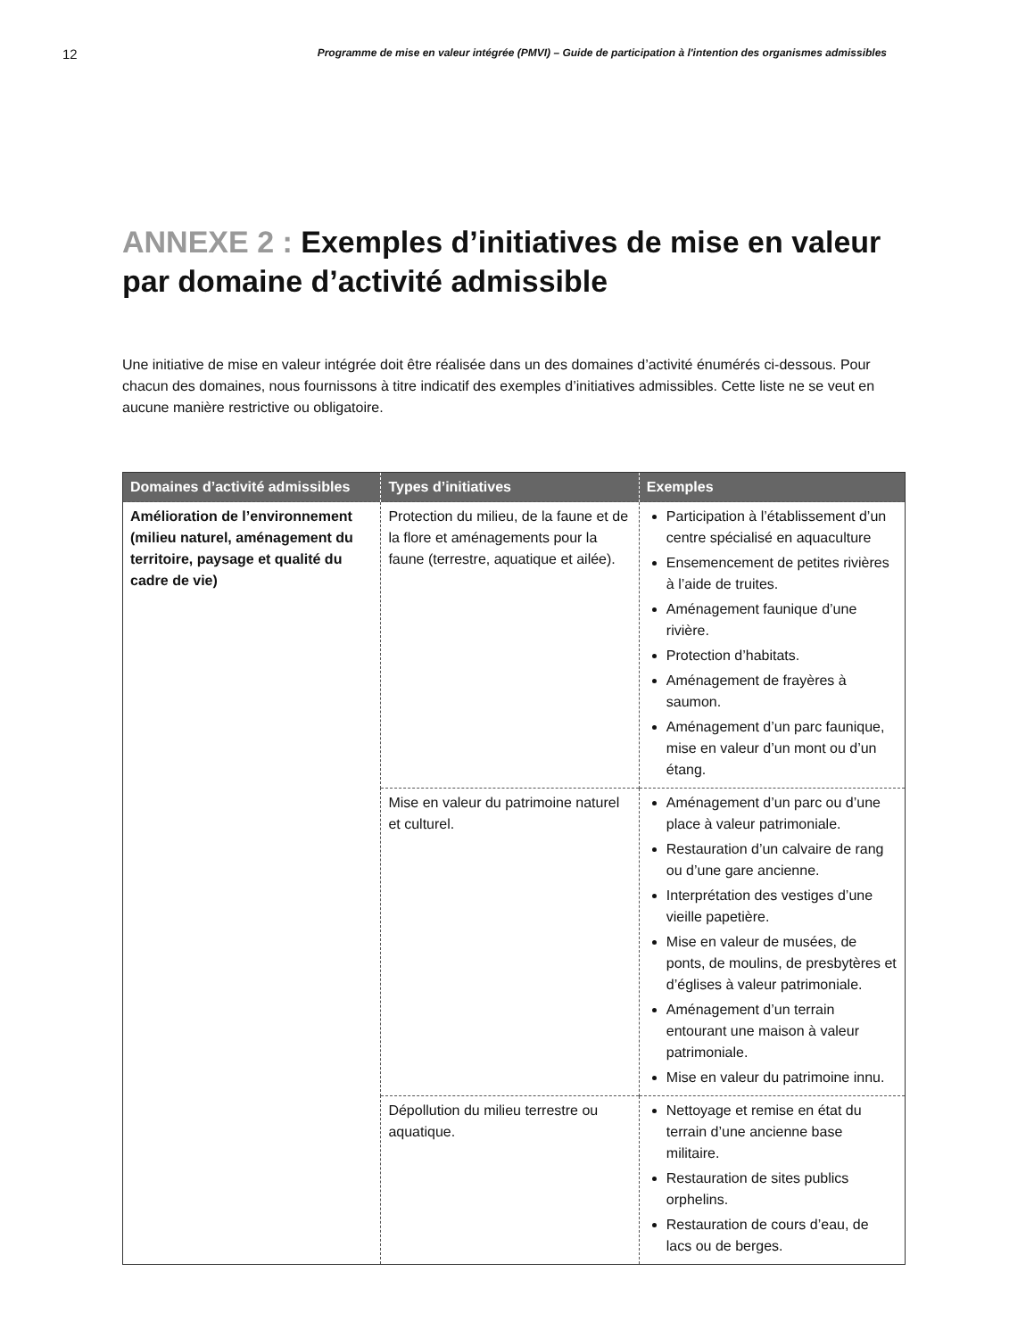12 Programme de mise en valeur intégrée (PMVI) – Guide de participation à l'intention des organismes admissibles
ANNEXE 2 : Exemples d’initiatives de mise en valeur par domaine d’activité admissible
Une initiative de mise en valeur intégrée doit être réalisée dans un des domaines d’activité énumérés ci-dessous. Pour chacun des domaines, nous fournissons à titre indicatif des exemples d’initiatives admissibles. Cette liste ne se veut en aucune manière restrictive ou obligatoire.
| Domaines d’activité admissibles | Types d’initiatives | Exemples |
| --- | --- | --- |
| Amélioration de l’environnement (milieu naturel, aménagement du territoire, paysage et qualité du cadre de vie) | Protection du milieu, de la faune et de la flore et aménagements pour la faune (terrestre, aquatique et ailée). | Participation à l’établissement d’un centre spécialisé en aquaculture Ensemencement de petites rivières à l’aide de truites. Aménagement faunique d’une rivière. Protection d’habitats. Aménagement de frayères à saumon. Aménagement d’un parc faunique, mise en valeur d’un mont ou d’un étang. |
| | Mise en valeur du patrimoine naturel et culturel. | Aménagement d’un parc ou d’une place à valeur patrimoniale. Restauration d’un calvaire de rang ou d’une gare ancienne. Interprétation des vestiges d’une vieille papetière. Mise en valeur de musées, de ponts, de moulins, de presbytères et d’églises à valeur patrimoniale. Aménagement d’un terrain entourant une maison à valeur patrimoniale. Mise en valeur du patrimoine innu. |
| | Dépollution du milieu terrestre ou aquatique. | Nettoyage et remise en état du terrain d’une ancienne base militaire. Restauration de sites publics orphelins. Restauration de cours d’eau, de lacs ou de berges. |